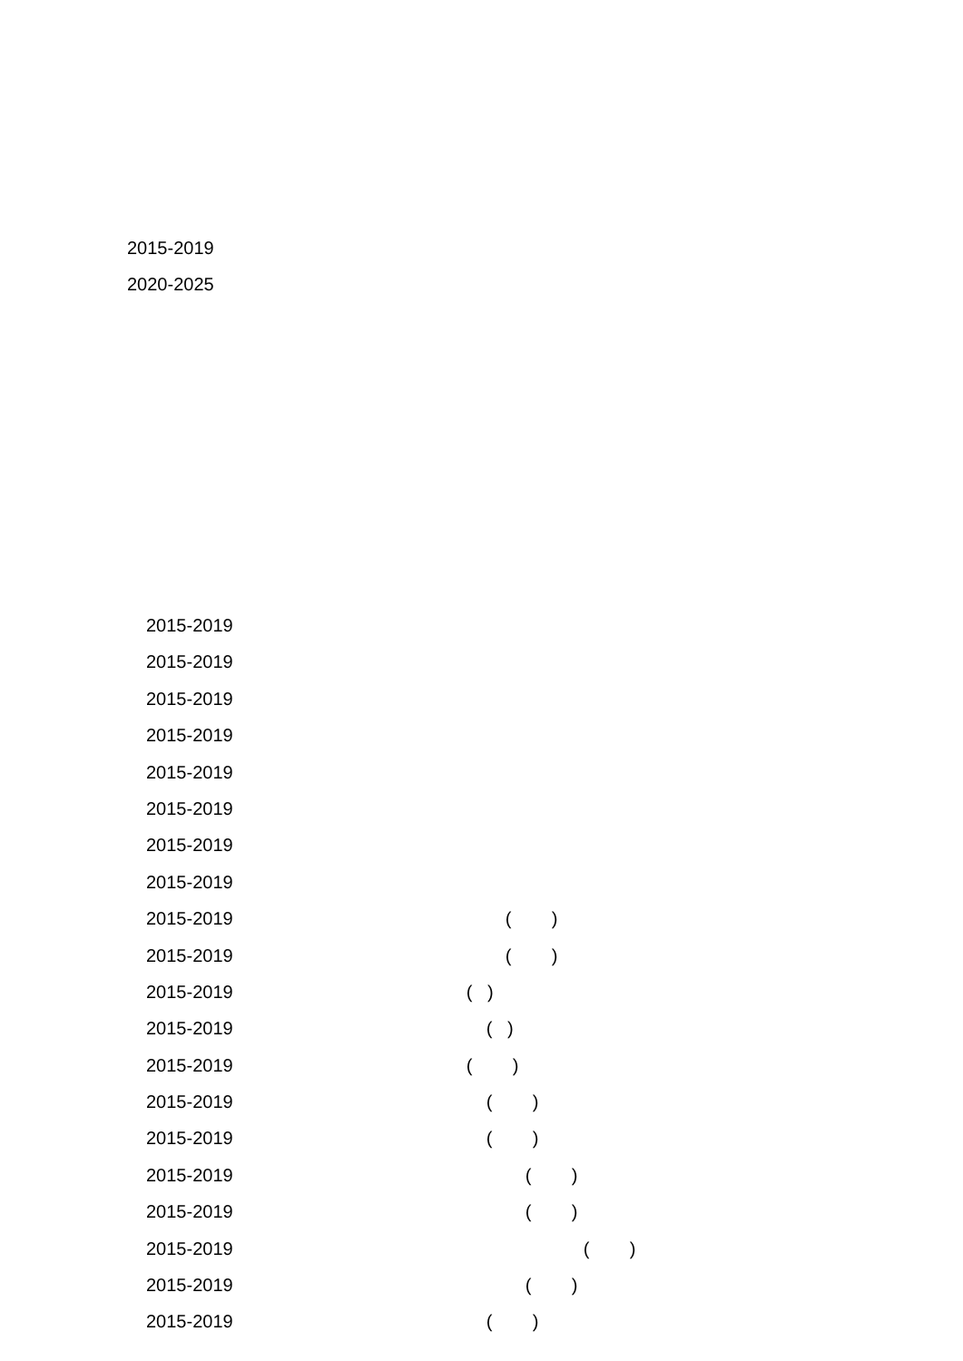2015-2019
2020-2025
2015-2019
2015-2019
2015-2019
2015-2019
2015-2019
2015-2019
2015-2019
2015-2019
2015-2019 ( )
2015-2019 ( )
2015-2019 ( )
2015-2019 ( )
2015-2019 ( )
2015-2019 ( )
2015-2019 ( )
2015-2019 ( )
2015-2019 ( )
2015-2019 ( )
2015-2019 ( )
2015-2019 ( )